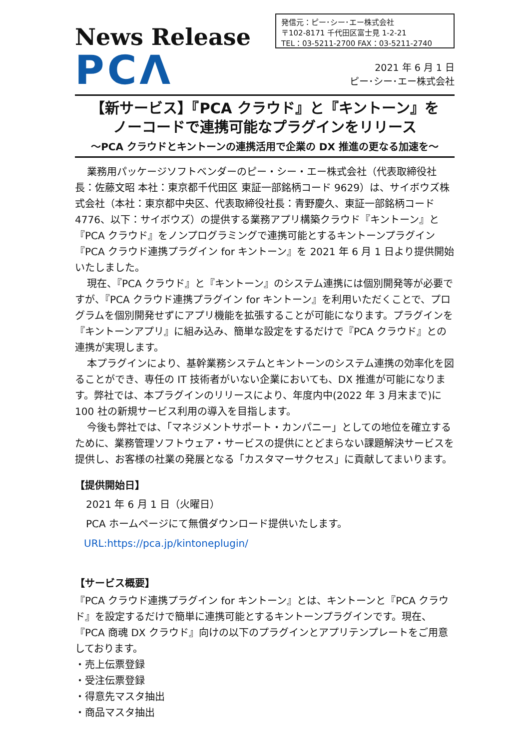News Release
PCΛ
発信元：ピー･シー･エー株式会社
〒102-8171 千代田区富士見 1-2-21
TEL：03-5211-2700 FAX：03-5211-2740
2021 年 6 月 1 日
ピー･シー･エー株式会社
【新サービス】『PCA クラウド』と『キントーン』を
ノーコードで連携可能なプラグインをリリース
～PCA クラウドとキントーンの連携活用で企業の DX 推進の更なる加速を～
業務用パッケージソフトベンダーのピー・シー・エー株式会社（代表取締役社長：佐藤文昭 本社：東京都千代田区 東証一部銘柄コード 9629）は、サイボウズ株式会社（本社：東京都中央区、代表取締役社長：青野慶久、東証一部銘柄コード 4776、以下：サイボウズ）の提供する業務アプリ構築クラウド『キントーン』と『PCA クラウド』をノンプログラミングで連携可能とするキントーンプラグイン『PCA クラウド連携プラグイン for キントーン』を 2021 年 6 月 1 日より提供開始いたしました。
現在、『PCA クラウド』と『キントーン』のシステム連携には個別開発等が必要ですが、『PCA クラウド連携プラグイン for キントーン』を利用いただくことで、プログラムを個別開発せずにアプリ機能を拡張することが可能になります。プラグインを『キントーンアプリ』に組み込み、簡単な設定をするだけで『PCA クラウド』との連携が実現します。
本プラグインにより、基幹業務システムとキントーンのシステム連携の効率化を図ることができ、専任の IT 技術者がいない企業においても、DX 推進が可能になります。弊社では、本プラグインのリリースにより、年度内中(2022 年 3 月末まで)に 100 社の新規サービス利用の導入を目指します。
今後も弊社では、「マネジメントサポート・カンパニー」としての地位を確立するために、業務管理ソフトウェア・サービスの提供にとどまらない課題解決サービスを提供し、お客様の社業の発展となる「カスタマーサクセス」に貢献してまいります。
【提供開始日】
2021 年 6 月 1 日（火曜日）
PCA ホームページにて無償ダウンロード提供いたします。
URL:https://pca.jp/kintoneplugin/
【サービス概要】
『PCA クラウド連携プラグイン for キントーン』とは、キントーンと『PCA クラウド』を設定するだけで簡単に連携可能とするキントーンプラグインです。現在、『PCA 商魂 DX クラウド』向けの以下のプラグインとアプリテンプレートをご用意しております。
・売上伝票登録
・受注伝票登録
・得意先マスタ抽出
・商品マスタ抽出